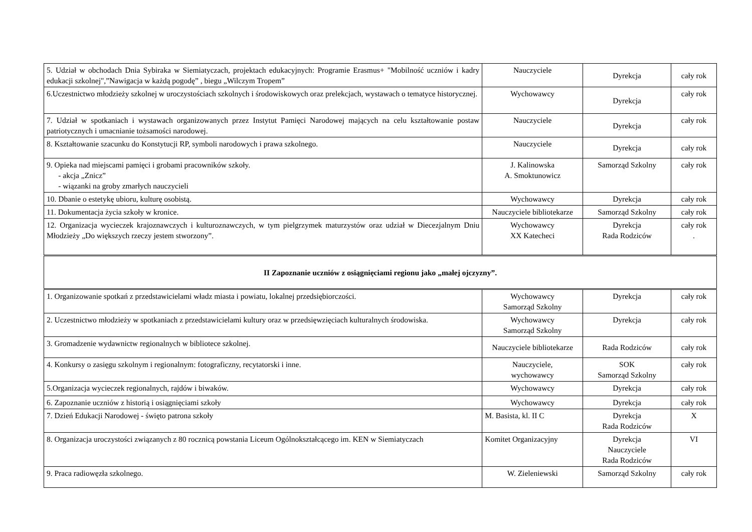| 5. Udział w obchodach Dnia Sybiraka w Siemiatyczach, projektach edukacyjnych: Programie Erasmus+ "Mobilność uczniów i kadry edukacji szkolnej",”Nawigacja w każdą pogodę” , biegu „Wilczym Tropem” | Nauczyciele | Dyrekcja | cały rok |
| 6.Uczestnictwo młodzieży szkolnej w uroczystościach szkolnych i środowiskowych oraz prelekcjach, wystawach o tematyce historycznej. | Wychowawcy | Dyrekcja | cały rok |
| 7. Udział w spotkaniach i wystawach organizowanych przez Instytut Pamięci Narodowej mających na celu kształtowanie postaw patriotycznych i umacnianie tożsamości narodowej. | Nauczyciele | Dyrekcja | cały rok |
| 8. Kształtowanie szacunku do Konstytucji RP, symboli narodowych i prawa szkolnego. | Nauczyciele | Dyrekcja | cały rok |
| 9. Opieka nad miejscami pamięci i grobami pracowników szkoły. - akcja „Znicz” - wiązanki na groby zmarłych nauczycieli | J. Kalinowska A. Smoktunowicz | Samorząd Szkolny | cały rok |
| 10. Dbanie o estetykę ubioru, kulturę osobistą. | Wychowawcy | Dyrekcja | cały rok |
| 11. Dokumentacja życia szkoły w kronice. | Nauczyciele bibliotekarze | Samorząd Szkolny | cały rok |
| 12. Organizacja wycieczek krajoznawczych i kulturoznawczych, w tym pielgrzymek maturzystów oraz udział w Diecezjalnym Dniu Młodzieży „Do większych rzeczy jestem stworzony”. | Wychowawcy XX Katecheci | Dyrekcja Rada Rodziców | cały rok . |
| II Zapoznanie uczniów z osiągnięciami regionu jako „małej ojczyzny”. | | | |
| 1. Organizowanie spotkań z przedstawicielami władz miasta i powiatu, lokalnej przedsiębiorczości. | Wychowawcy Samorząd Szkolny | Dyrekcja | cały rok |
| 2. Uczestnictwo młodzieży w spotkaniach z przedstawicielami kultury oraz w przedsięwzięciach kulturalnych środowiska. | Wychowawcy Samorząd Szkolny | Dyrekcja | cały rok |
| 3. Gromadzenie wydawnictw regionalnych w bibliotece szkolnej. | Nauczyciele bibliotekarze | Rada Rodziców | cały rok |
| 4. Konkursy o zasięgu szkolnym i regionalnym: fotograficzny, recytatorski i inne. | Nauczyciele, wychowawcy | SOK Samorząd Szkolny | cały rok |
| 5.Organizacja wycieczek regionalnych, rajdów i biwaków. | Wychowawcy | Dyrekcja | cały rok |
| 6. Zapoznanie uczniów z historią i osiągnięciami szkoły | Wychowawcy | Dyrekcja | cały rok |
| 7. Dzień Edukacji Narodowej - święto patrona szkoły | M. Basista, kl. II C | Dyrekcja Rada Rodziców | X |
| 8. Organizacja uroczystości związanych z 80 rocznicą powstania Liceum Ogólnokształcącego im. KEN w Siemiatyczach | Komitet Organizacyjny | Dyrekcja Nauczyciele Rada Rodziców | VI |
| 9. Praca radiowęzła szkolnego. | W. Zieleniewski | Samorząd Szkolny | cały rok |